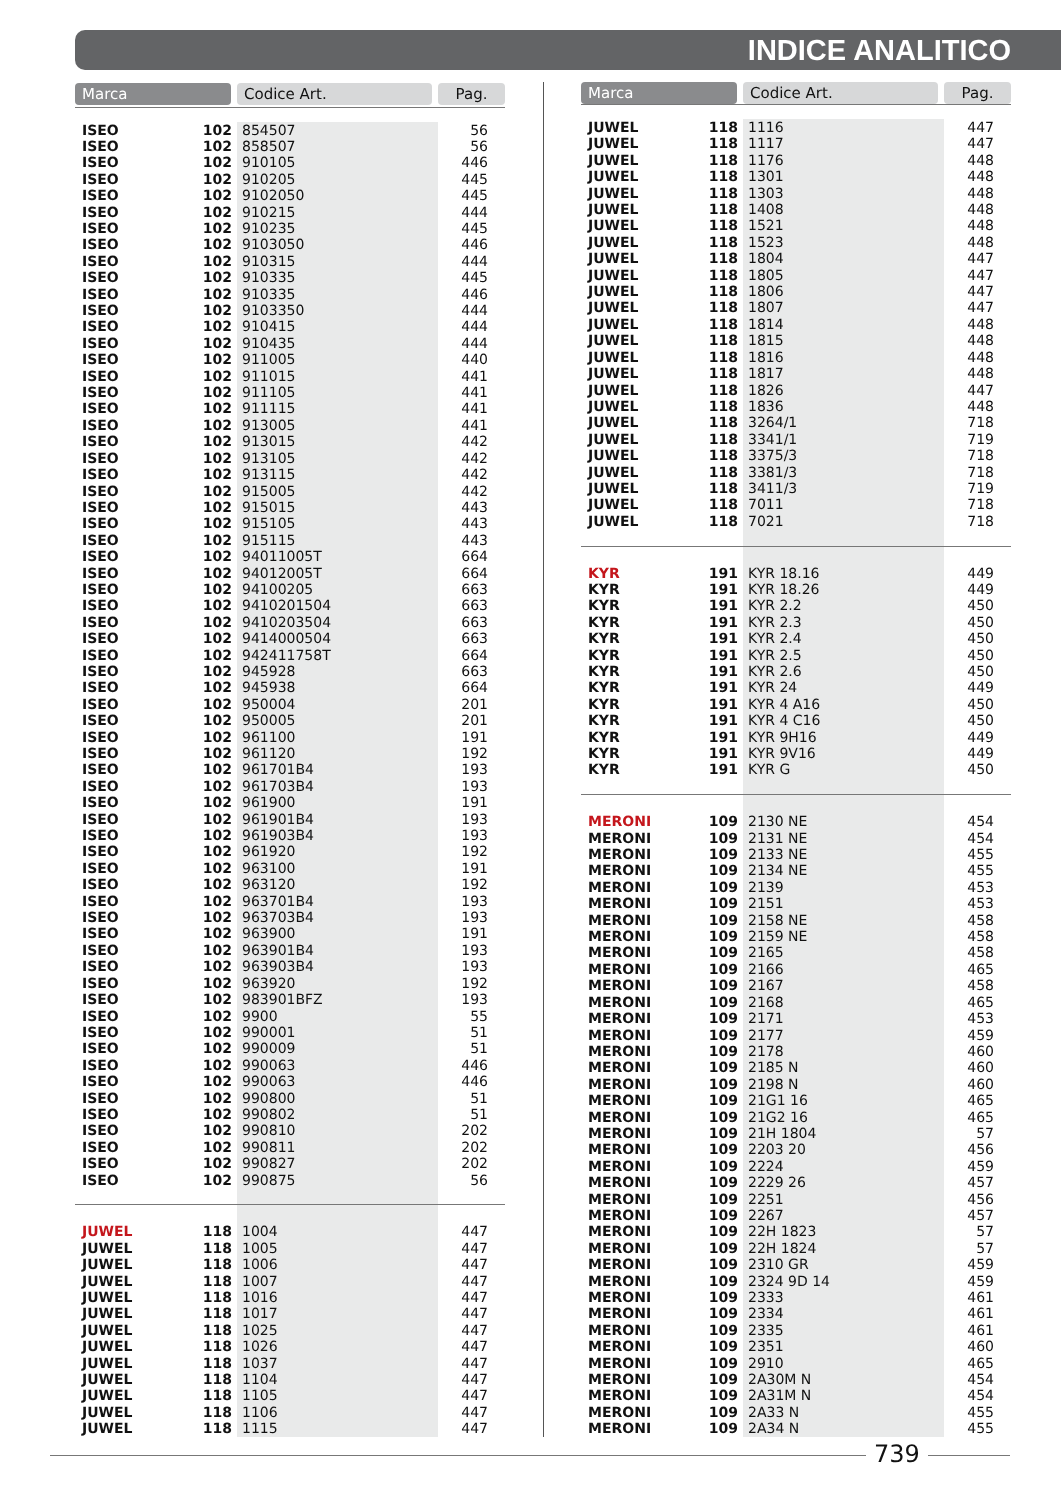INDICE ANALITICO
| Marca | | Codice Art. | Pag. |
| --- | --- | --- | --- |
| ISEO | 102 | 854507 | 56 |
| ISEO | 102 | 858507 | 56 |
| ISEO | 102 | 910105 | 446 |
| ISEO | 102 | 910205 | 445 |
| ISEO | 102 | 9102050 | 445 |
| ISEO | 102 | 910215 | 444 |
| ISEO | 102 | 910235 | 445 |
| ISEO | 102 | 9103050 | 446 |
| ISEO | 102 | 910315 | 444 |
| ISEO | 102 | 910335 | 445 |
| ISEO | 102 | 910335 | 446 |
| ISEO | 102 | 9103350 | 444 |
| ISEO | 102 | 910415 | 444 |
| ISEO | 102 | 910435 | 444 |
| ISEO | 102 | 911005 | 440 |
| ISEO | 102 | 911015 | 441 |
| ISEO | 102 | 911105 | 441 |
| ISEO | 102 | 911115 | 441 |
| ISEO | 102 | 913005 | 441 |
| ISEO | 102 | 913015 | 442 |
| ISEO | 102 | 913105 | 442 |
| ISEO | 102 | 913115 | 442 |
| ISEO | 102 | 915005 | 442 |
| ISEO | 102 | 915015 | 443 |
| ISEO | 102 | 915105 | 443 |
| ISEO | 102 | 915115 | 443 |
| ISEO | 102 | 94011005T | 664 |
| ISEO | 102 | 94012005T | 664 |
| ISEO | 102 | 94100205 | 663 |
| ISEO | 102 | 9410201504 | 663 |
| ISEO | 102 | 9410203504 | 663 |
| ISEO | 102 | 9414000504 | 663 |
| ISEO | 102 | 942411758T | 664 |
| ISEO | 102 | 945928 | 663 |
| ISEO | 102 | 945938 | 664 |
| ISEO | 102 | 950004 | 201 |
| ISEO | 102 | 950005 | 201 |
| ISEO | 102 | 961100 | 191 |
| ISEO | 102 | 961120 | 192 |
| ISEO | 102 | 961701B4 | 193 |
| ISEO | 102 | 961703B4 | 193 |
| ISEO | 102 | 961900 | 191 |
| ISEO | 102 | 961901B4 | 193 |
| ISEO | 102 | 961903B4 | 193 |
| ISEO | 102 | 961920 | 192 |
| ISEO | 102 | 963100 | 191 |
| ISEO | 102 | 963120 | 192 |
| ISEO | 102 | 963701B4 | 193 |
| ISEO | 102 | 963703B4 | 193 |
| ISEO | 102 | 963900 | 191 |
| ISEO | 102 | 963901B4 | 193 |
| ISEO | 102 | 963903B4 | 193 |
| ISEO | 102 | 963920 | 192 |
| ISEO | 102 | 983901BFZ | 193 |
| ISEO | 102 | 9900 | 55 |
| ISEO | 102 | 990001 | 51 |
| ISEO | 102 | 990009 | 51 |
| ISEO | 102 | 990063 | 446 |
| ISEO | 102 | 990063 | 446 |
| ISEO | 102 | 990800 | 51 |
| ISEO | 102 | 990802 | 51 |
| ISEO | 102 | 990810 | 202 |
| ISEO | 102 | 990811 | 202 |
| ISEO | 102 | 990827 | 202 |
| ISEO | 102 | 990875 | 56 |
| JUWEL | 118 | 1004 | 447 |
| JUWEL | 118 | 1005 | 447 |
| JUWEL | 118 | 1006 | 447 |
| JUWEL | 118 | 1007 | 447 |
| JUWEL | 118 | 1016 | 447 |
| JUWEL | 118 | 1017 | 447 |
| JUWEL | 118 | 1025 | 447 |
| JUWEL | 118 | 1026 | 447 |
| JUWEL | 118 | 1037 | 447 |
| JUWEL | 118 | 1104 | 447 |
| JUWEL | 118 | 1105 | 447 |
| JUWEL | 118 | 1106 | 447 |
| JUWEL | 118 | 1115 | 447 |
| Marca | | Codice Art. | Pag. |
| --- | --- | --- | --- |
| JUWEL | 118 | 1116 | 447 |
| JUWEL | 118 | 1117 | 447 |
| JUWEL | 118 | 1176 | 448 |
| JUWEL | 118 | 1301 | 448 |
| JUWEL | 118 | 1303 | 448 |
| JUWEL | 118 | 1408 | 448 |
| JUWEL | 118 | 1521 | 448 |
| JUWEL | 118 | 1523 | 448 |
| JUWEL | 118 | 1804 | 447 |
| JUWEL | 118 | 1805 | 447 |
| JUWEL | 118 | 1806 | 447 |
| JUWEL | 118 | 1807 | 447 |
| JUWEL | 118 | 1814 | 448 |
| JUWEL | 118 | 1815 | 448 |
| JUWEL | 118 | 1816 | 448 |
| JUWEL | 118 | 1817 | 448 |
| JUWEL | 118 | 1826 | 447 |
| JUWEL | 118 | 1836 | 448 |
| JUWEL | 118 | 3264/1 | 718 |
| JUWEL | 118 | 3341/1 | 719 |
| JUWEL | 118 | 3375/3 | 718 |
| JUWEL | 118 | 3381/3 | 718 |
| JUWEL | 118 | 3411/3 | 719 |
| JUWEL | 118 | 7011 | 718 |
| JUWEL | 118 | 7021 | 718 |
| KYR | 191 | KYR 18.16 | 449 |
| KYR | 191 | KYR 18.26 | 449 |
| KYR | 191 | KYR 2.2 | 450 |
| KYR | 191 | KYR 2.3 | 450 |
| KYR | 191 | KYR 2.4 | 450 |
| KYR | 191 | KYR 2.5 | 450 |
| KYR | 191 | KYR 2.6 | 450 |
| KYR | 191 | KYR 24 | 449 |
| KYR | 191 | KYR 4 A16 | 450 |
| KYR | 191 | KYR 4 C16 | 450 |
| KYR | 191 | KYR 9H16 | 449 |
| KYR | 191 | KYR 9V16 | 449 |
| KYR | 191 | KYR G | 450 |
| MERONI | 109 | 2130 NE | 454 |
| MERONI | 109 | 2131 NE | 454 |
| MERONI | 109 | 2133 NE | 455 |
| MERONI | 109 | 2134 NE | 455 |
| MERONI | 109 | 2139 | 453 |
| MERONI | 109 | 2151 | 453 |
| MERONI | 109 | 2158 NE | 458 |
| MERONI | 109 | 2159 NE | 458 |
| MERONI | 109 | 2165 | 458 |
| MERONI | 109 | 2166 | 465 |
| MERONI | 109 | 2167 | 458 |
| MERONI | 109 | 2168 | 465 |
| MERONI | 109 | 2171 | 453 |
| MERONI | 109 | 2177 | 459 |
| MERONI | 109 | 2178 | 460 |
| MERONI | 109 | 2185 N | 460 |
| MERONI | 109 | 2198 N | 460 |
| MERONI | 109 | 21G1 16 | 465 |
| MERONI | 109 | 21G2 16 | 465 |
| MERONI | 109 | 21H 1804 | 57 |
| MERONI | 109 | 2203 20 | 456 |
| MERONI | 109 | 2224 | 459 |
| MERONI | 109 | 2229 26 | 457 |
| MERONI | 109 | 2251 | 456 |
| MERONI | 109 | 2267 | 457 |
| MERONI | 109 | 22H 1823 | 57 |
| MERONI | 109 | 22H 1824 | 57 |
| MERONI | 109 | 2310 GR | 459 |
| MERONI | 109 | 2324 9D 14 | 459 |
| MERONI | 109 | 2333 | 461 |
| MERONI | 109 | 2334 | 461 |
| MERONI | 109 | 2335 | 461 |
| MERONI | 109 | 2351 | 460 |
| MERONI | 109 | 2910 | 465 |
| MERONI | 109 | 2A30M N | 454 |
| MERONI | 109 | 2A31M N | 454 |
| MERONI | 109 | 2A33 N | 455 |
| MERONI | 109 | 2A34 N | 455 |
739